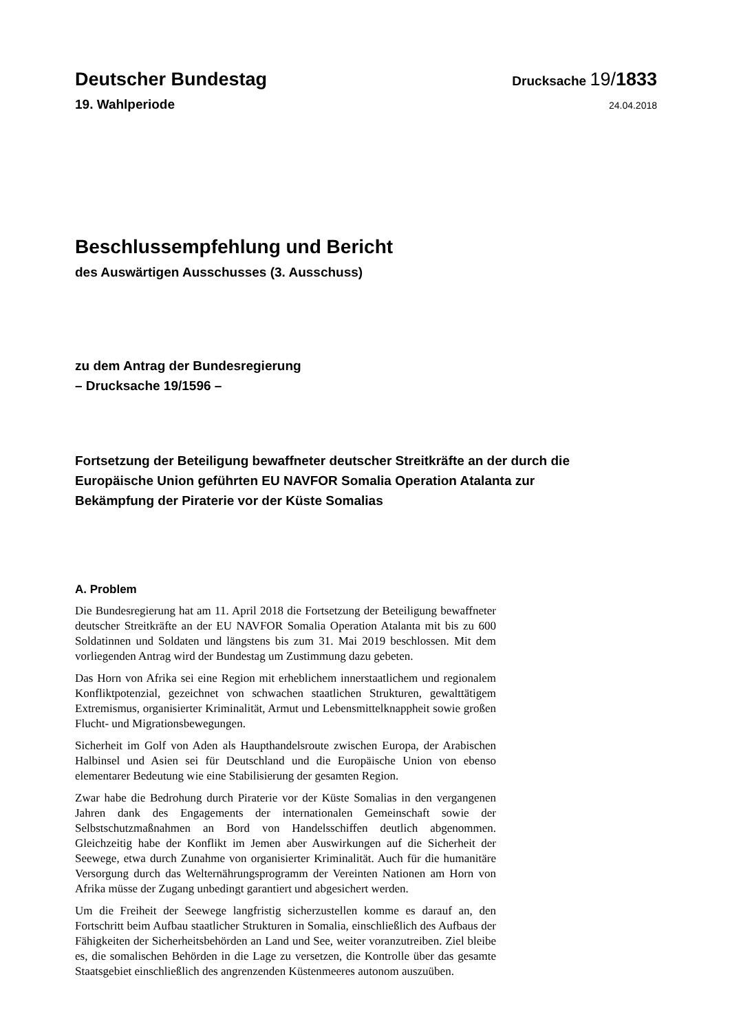Deutscher Bundestag
Drucksache 19/1833
19. Wahlperiode
24.04.2018
Beschlussempfehlung und Bericht
des Auswärtigen Ausschusses (3. Ausschuss)
zu dem Antrag der Bundesregierung
– Drucksache 19/1596 –
Fortsetzung der Beteiligung bewaffneter deutscher Streitkräfte an der durch die Europäische Union geführten EU NAVFOR Somalia Operation Atalanta zur Bekämpfung der Piraterie vor der Küste Somalias
A. Problem
Die Bundesregierung hat am 11. April 2018 die Fortsetzung der Beteiligung bewaffneter deutscher Streitkräfte an der EU NAVFOR Somalia Operation Atalanta mit bis zu 600 Soldatinnen und Soldaten und längstens bis zum 31. Mai 2019 beschlossen. Mit dem vorliegenden Antrag wird der Bundestag um Zustimmung dazu gebeten.
Das Horn von Afrika sei eine Region mit erheblichem innerstaatlichem und regionalem Konfliktpotenzial, gezeichnet von schwachen staatlichen Strukturen, gewalttätigem Extremismus, organisierter Kriminalität, Armut und Lebensmittelknappheit sowie großen Flucht- und Migrationsbewegungen.
Sicherheit im Golf von Aden als Haupthandelsroute zwischen Europa, der Arabischen Halbinsel und Asien sei für Deutschland und die Europäische Union von ebenso elementarer Bedeutung wie eine Stabilisierung der gesamten Region.
Zwar habe die Bedrohung durch Piraterie vor der Küste Somalias in den vergangenen Jahren dank des Engagements der internationalen Gemeinschaft sowie der Selbstschutzmaßnahmen an Bord von Handelsschiffen deutlich abgenommen. Gleichzeitig habe der Konflikt im Jemen aber Auswirkungen auf die Sicherheit der Seewege, etwa durch Zunahme von organisierter Kriminalität. Auch für die humanitäre Versorgung durch das Welternährungsprogramm der Vereinten Nationen am Horn von Afrika müsse der Zugang unbedingt garantiert und abgesichert werden.
Um die Freiheit der Seewege langfristig sicherzustellen komme es darauf an, den Fortschritt beim Aufbau staatlicher Strukturen in Somalia, einschließlich des Aufbaus der Fähigkeiten der Sicherheitsbehörden an Land und See, weiter voranzutreiben. Ziel bleibe es, die somalischen Behörden in die Lage zu versetzen, die Kontrolle über das gesamte Staatsgebiet einschließlich des angrenzenden Küstenmeeres autonom auszuüben.